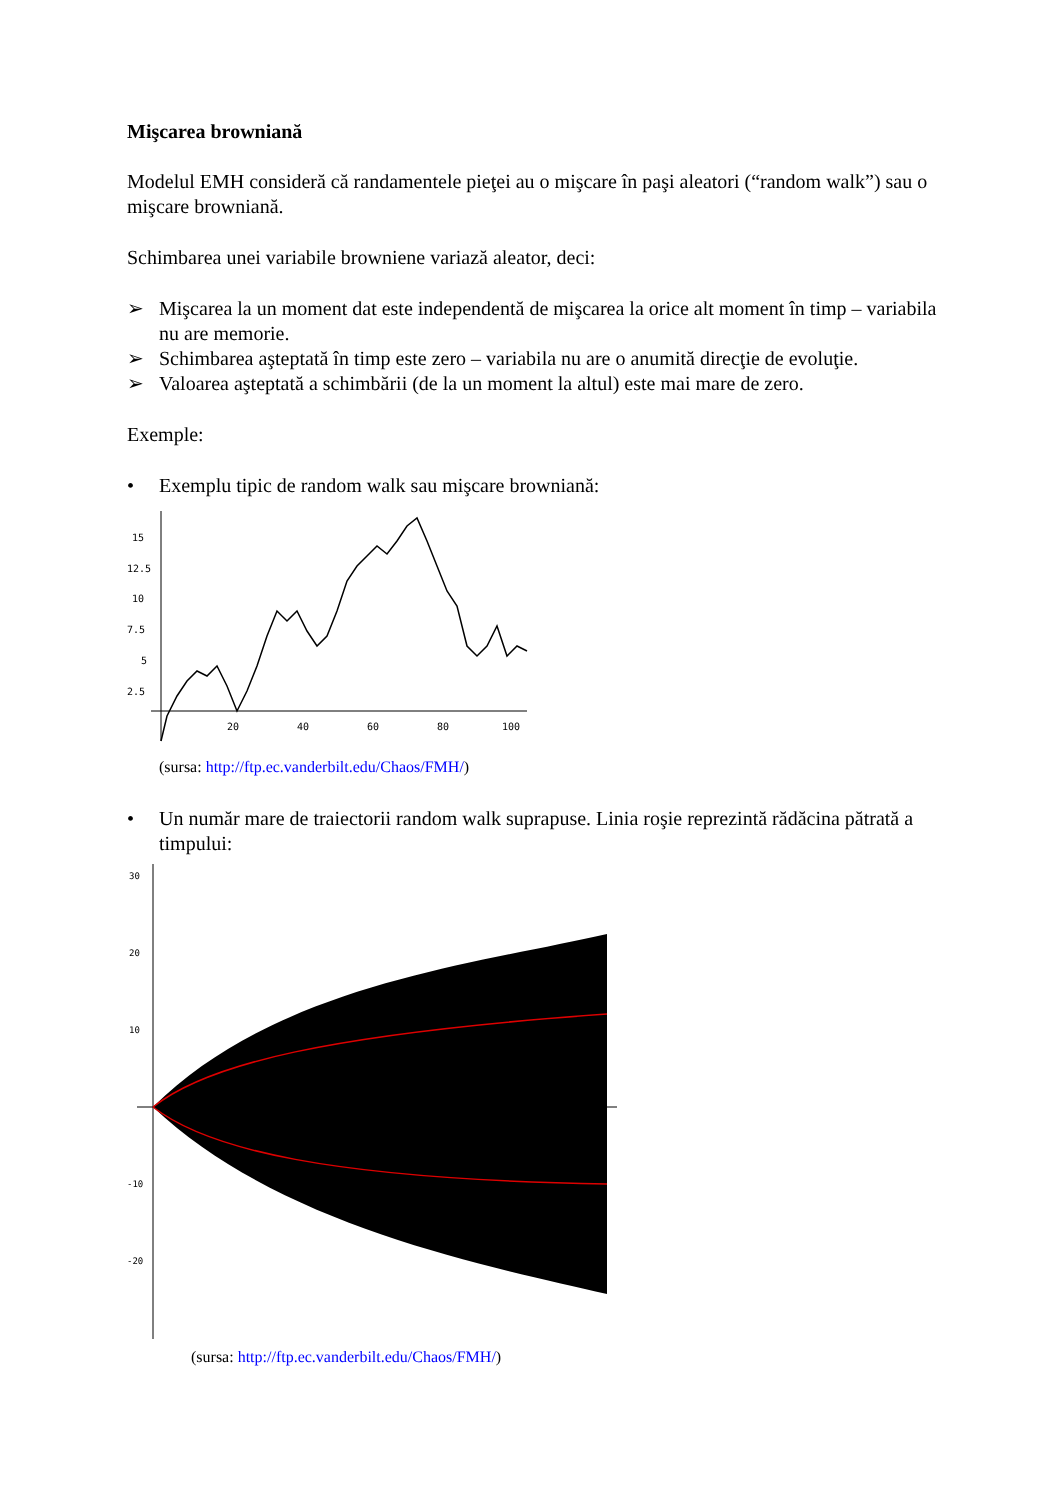Mişcarea browniană
Modelul EMH consideră că randamentele pieţei au o mişcare în paşi aleatori (“random walk”) sau o mişcare browniană.
Schimbarea unei variabile browniene variază aleator, deci:
➢ Mişcarea la un moment dat este independentă de mişcarea la orice alt moment în timp – variabila nu are memorie.
➢ Schimbarea aşteptată în timp este zero – variabila nu are o anumită direcţie de evoluţie.
➢ Valoarea aşteptată a schimbării (de la un moment la altul) este mai mare de zero.
Exemple:
• Exemplu tipic de random walk sau mişcare browniană:
15
12.5
10
7.5
5
2.5
20
40
60
80
100
(sursa: http://ftp.ec.vanderbilt.edu/Chaos/FMH/)
• Un număr mare de traiectorii random walk suprapuse. Linia roşie reprezintă rădăcina pătrată a timpului:
30
20
10
-10
-20
(sursa: http://ftp.ec.vanderbilt.edu/Chaos/FMH/)